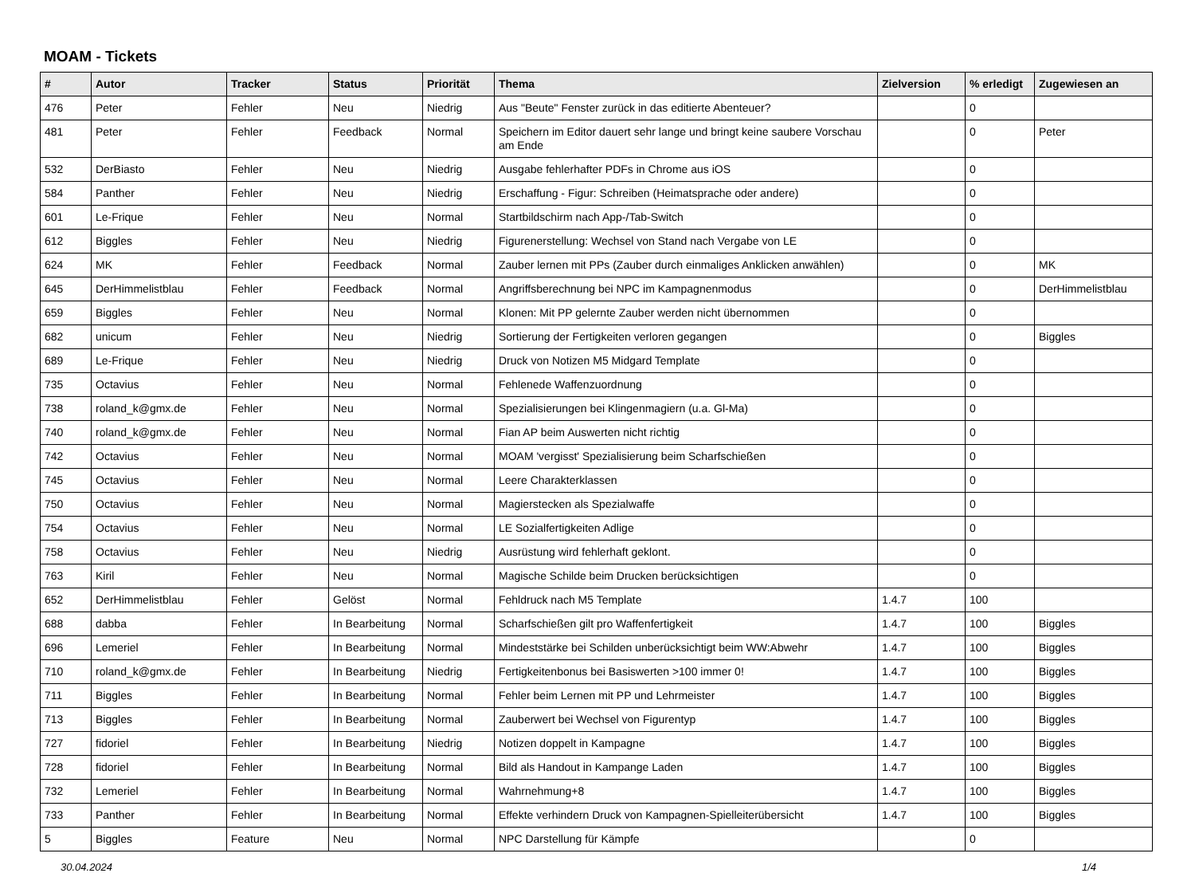MOAM - Tickets
| # | Autor | Tracker | Status | Priorität | Thema | Zielversion | % erledigt | Zugewiesen an |
| --- | --- | --- | --- | --- | --- | --- | --- | --- |
| 476 | Peter | Fehler | Neu | Niedrig | Aus "Beute" Fenster zurück in das editierte Abenteuer? | | 0 | |
| 481 | Peter | Fehler | Feedback | Normal | Speichern im Editor dauert sehr lange und bringt keine saubere Vorschau am Ende | | 0 | Peter |
| 532 | DerBiasto | Fehler | Neu | Niedrig | Ausgabe fehlerhafter PDFs in Chrome aus iOS | | 0 | |
| 584 | Panther | Fehler | Neu | Niedrig | Erschaffung - Figur: Schreiben (Heimatsprache oder andere) | | 0 | |
| 601 | Le-Frique | Fehler | Neu | Normal | Startbildschirm nach App-/Tab-Switch | | 0 | |
| 612 | Biggles | Fehler | Neu | Niedrig | Figurenerstellung: Wechsel von Stand nach Vergabe von LE | | 0 | |
| 624 | MK | Fehler | Feedback | Normal | Zauber lernen mit PPs (Zauber durch einmaliges Anklicken anwählen) | | 0 | MK |
| 645 | DerHimmelistblau | Fehler | Feedback | Normal | Angriffsberechnung bei NPC im Kampagnenmodus | | 0 | DerHimmelistblau |
| 659 | Biggles | Fehler | Neu | Normal | Klonen: Mit PP gelernte Zauber werden nicht übernommen | | 0 | |
| 682 | unicum | Fehler | Neu | Niedrig | Sortierung der Fertigkeiten verloren gegangen | | 0 | Biggles |
| 689 | Le-Frique | Fehler | Neu | Niedrig | Druck von Notizen M5 Midgard Template | | 0 | |
| 735 | Octavius | Fehler | Neu | Normal | Fehlenede Waffenzuordnung | | 0 | |
| 738 | roland_k@gmx.de | Fehler | Neu | Normal | Spezialisierungen bei Klingenmagiern (u.a. Gl-Ma) | | 0 | |
| 740 | roland_k@gmx.de | Fehler | Neu | Normal | Fian AP beim Auswerten nicht richtig | | 0 | |
| 742 | Octavius | Fehler | Neu | Normal | MOAM 'vergisst' Spezialisierung beim Scharfschießen | | 0 | |
| 745 | Octavius | Fehler | Neu | Normal | Leere Charakterklassen | | 0 | |
| 750 | Octavius | Fehler | Neu | Normal | Magierstecken als Spezialwaffe | | 0 | |
| 754 | Octavius | Fehler | Neu | Normal | LE Sozialfertigkeiten Adlige | | 0 | |
| 758 | Octavius | Fehler | Neu | Niedrig | Ausrüstung wird fehlerhaft geklont. | | 0 | |
| 763 | Kiril | Fehler | Neu | Normal | Magische Schilde beim Drucken berücksichtigen | | 0 | |
| 652 | DerHimmelistblau | Fehler | Gelöst | Normal | Fehldruck nach M5 Template | 1.4.7 | 100 | |
| 688 | dabba | Fehler | In Bearbeitung | Normal | Scharfschießen gilt pro Waffenfertigkeit | 1.4.7 | 100 | Biggles |
| 696 | Lemeriel | Fehler | In Bearbeitung | Normal | Mindeststärke bei Schilden unberücksichtigt beim WW:Abwehr | 1.4.7 | 100 | Biggles |
| 710 | roland_k@gmx.de | Fehler | In Bearbeitung | Niedrig | Fertigkeitenbonus bei Basiswerten >100 immer 0! | 1.4.7 | 100 | Biggles |
| 711 | Biggles | Fehler | In Bearbeitung | Normal | Fehler beim Lernen mit PP und Lehrmeister | 1.4.7 | 100 | Biggles |
| 713 | Biggles | Fehler | In Bearbeitung | Normal | Zauberwert bei Wechsel von Figurentyp | 1.4.7 | 100 | Biggles |
| 727 | fidoriel | Fehler | In Bearbeitung | Niedrig | Notizen doppelt in Kampagne | 1.4.7 | 100 | Biggles |
| 728 | fidoriel | Fehler | In Bearbeitung | Normal | Bild als Handout in Kampange Laden | 1.4.7 | 100 | Biggles |
| 732 | Lemeriel | Fehler | In Bearbeitung | Normal | Wahrnehmung+8 | 1.4.7 | 100 | Biggles |
| 733 | Panther | Fehler | In Bearbeitung | Normal | Effekte verhindern Druck von Kampagnen-Spielleiterübersicht | 1.4.7 | 100 | Biggles |
| 5 | Biggles | Feature | Neu | Normal | NPC Darstellung für Kämpfe | | 0 | |
30.04.2024 1/4